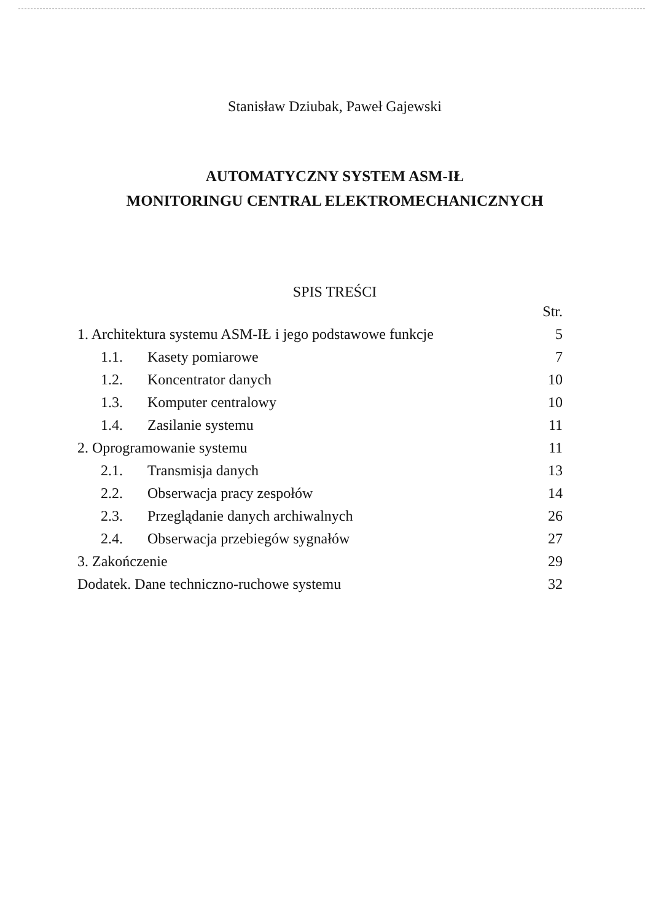Stanisław Dziubak, Paweł Gajewski
AUTOMATYCZNY SYSTEM ASM-IŁ
MONITORINGU CENTRAL ELEKTROMECHANICZNYCH
SPIS TREŚCI
| | Str. |
| 1. Architektura systemu ASM-IŁ i jego podstawowe funkcje | 5 |
| 1.1. Kasety pomiarowe | 7 |
| 1.2. Koncentrator danych | 10 |
| 1.3. Komputer centralowy | 10 |
| 1.4. Zasilanie systemu | 11 |
| 2. Oprogramowanie systemu | 11 |
| 2.1. Transmisja danych | 13 |
| 2.2. Obserwacja pracy zespołów | 14 |
| 2.3. Przeglądanie danych archiwalnych | 26 |
| 2.4. Obserwacja przebiegów sygnałów | 27 |
| 3. Zakończenie | 29 |
| Dodatek. Dane techniczno-ruchowe systemu | 32 |